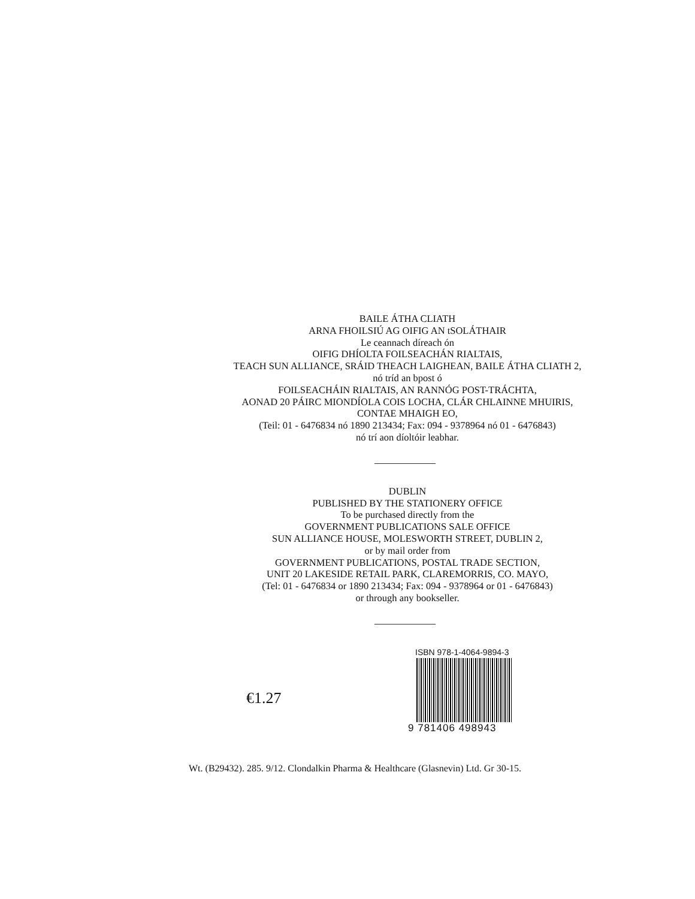BAILE ÁTHA CLIATH
ARNA FHOILSIÚ AG OIFIG AN tSOLÁTHAIR
Le ceannach díreach ón
OIFIG DHÍOLTA FOILSEACHÁN RIALTAIS,
TEACH SUN ALLIANCE, SRÁID THEACH LAIGHEAN, BAILE ÁTHA CLIATH 2,
nó tríd an bpost ó
FOILSEACHÁIN RIALTAIS, AN RANNÓG POST-TRÁCHTA,
AONAD 20 PÁIRC MIONDÍOLA COIS LOCHA, CLÁR CHLAINNE MHUIRIS,
CONTAE MHAIGH EO,
(Teil: 01 - 6476834 nó 1890 213434; Fax: 094 - 9378964 nó 01 - 6476843)
nó trí aon díoltóir leabhar.
DUBLIN
PUBLISHED BY THE STATIONERY OFFICE
To be purchased directly from the
GOVERNMENT PUBLICATIONS SALE OFFICE
SUN ALLIANCE HOUSE, MOLESWORTH STREET, DUBLIN 2,
or by mail order from
GOVERNMENT PUBLICATIONS, POSTAL TRADE SECTION,
UNIT 20 LAKESIDE RETAIL PARK, CLAREMORRIS, CO. MAYO,
(Tel: 01 - 6476834 or 1890 213434; Fax: 094 - 9378964 or 01 - 6476843)
or through any bookseller.
€1.27
ISBN 978-1-4064-9894-3
9 781406 498943
Wt. (B29432). 285. 9/12. Clondalkin Pharma & Healthcare (Glasnevin) Ltd. Gr 30-15.